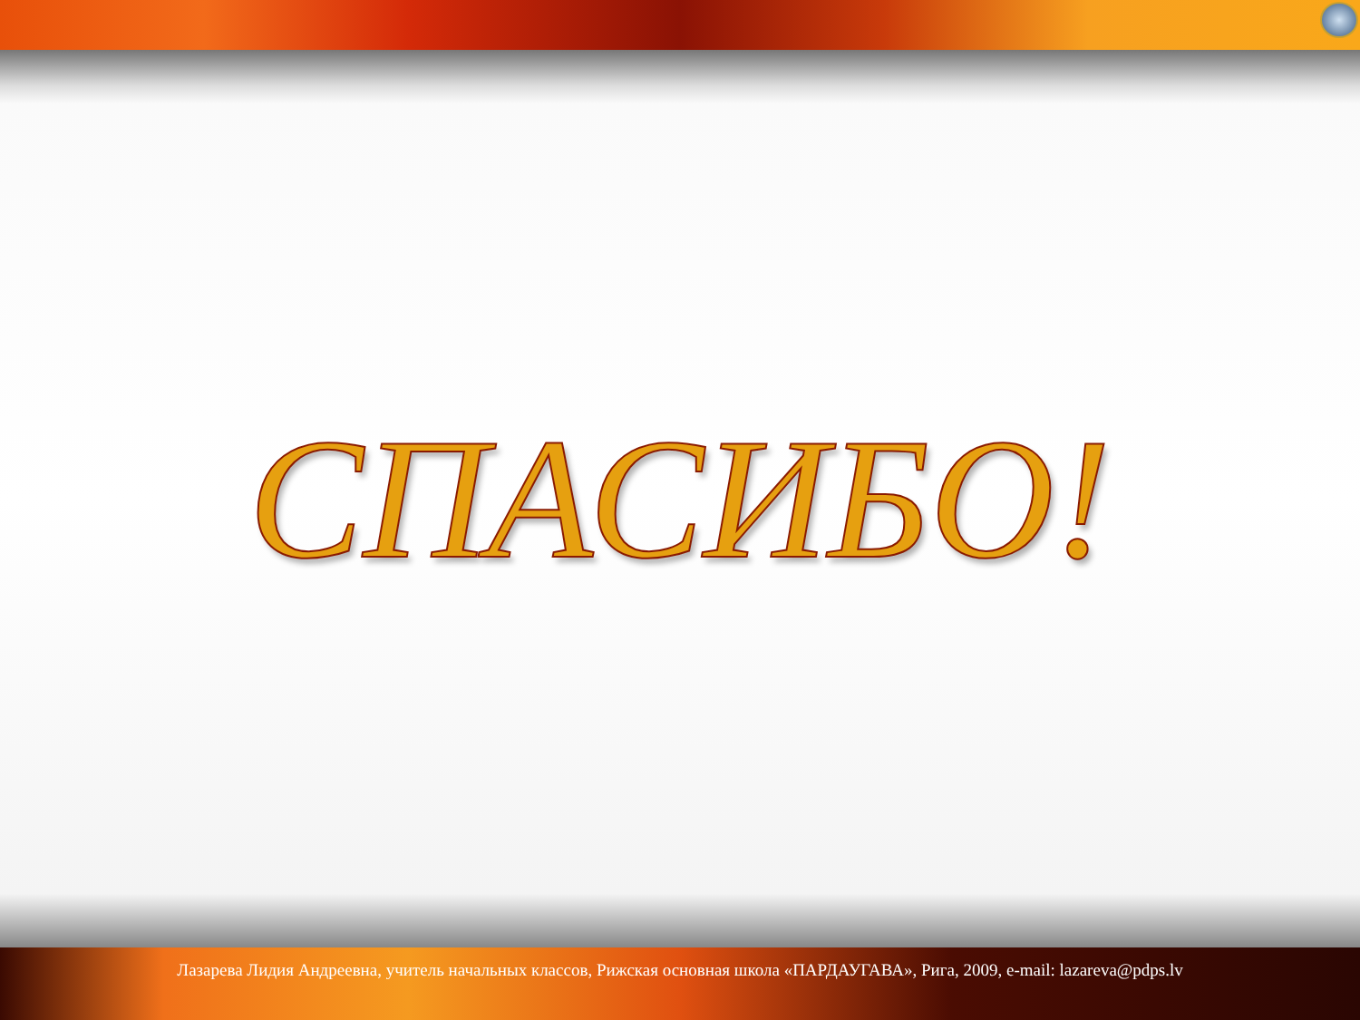СПАСИБО!
Лазарева Лидия Андреевна, учитель начальных классов, Рижская основная школа «ПАРДАУГАВА», Рига, 2009, e-mail: lazareva@pdps.lv